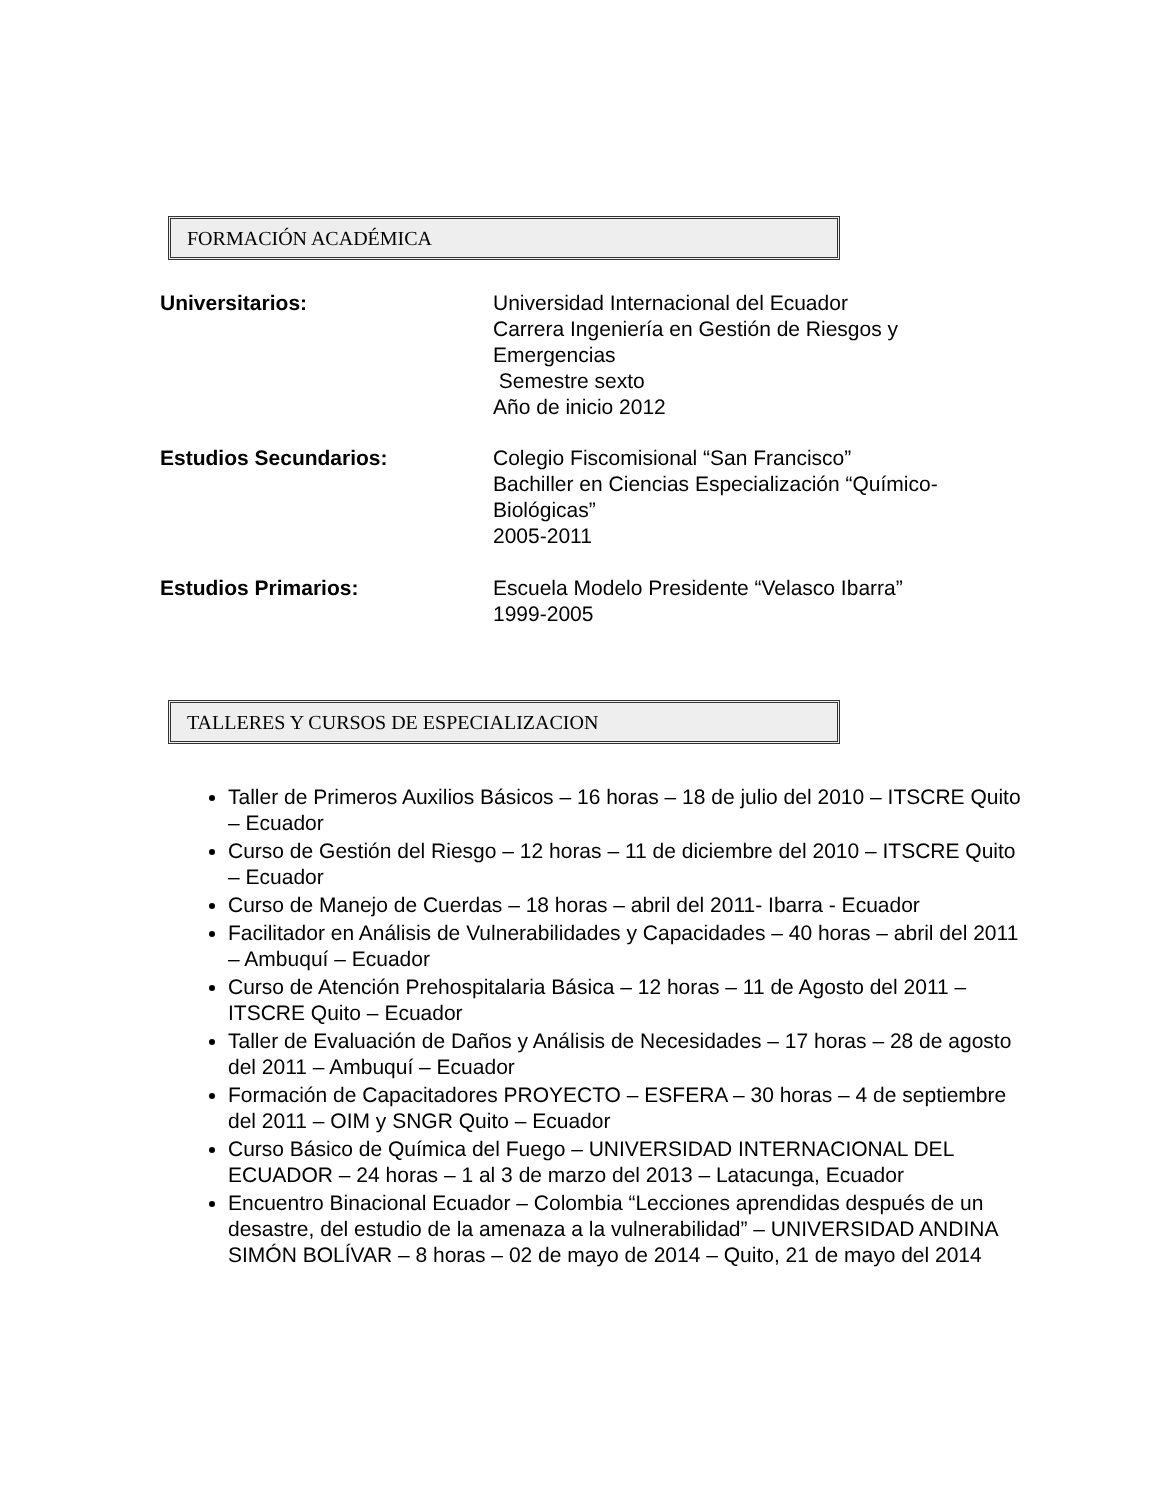FORMACIÓN ACADÉMICA
Universitarios: Universidad Internacional del Ecuador
Carrera Ingeniería en Gestión de Riesgos y
Emergencias
Semestre sexto
Año de inicio 2012
Estudios Secundarios: Colegio Fiscomisional “San Francisco”
Bachiller en Ciencias Especialización “Químico-
Biológicas”
2005-2011
Estudios Primarios: Escuela Modelo Presidente “Velasco Ibarra”
1999-2005
TALLERES Y CURSOS DE ESPECIALIZACION
Taller de Primeros Auxilios Básicos – 16 horas – 18 de julio del 2010 – ITSCRE Quito – Ecuador
Curso de Gestión del Riesgo – 12 horas – 11 de diciembre del 2010 – ITSCRE Quito – Ecuador
Curso de Manejo de Cuerdas – 18 horas – abril del 2011- Ibarra - Ecuador
Facilitador en Análisis de Vulnerabilidades y Capacidades – 40 horas – abril del 2011 – Ambuquí – Ecuador
Curso de Atención Prehospitalaria Básica – 12 horas – 11 de Agosto del 2011 – ITSCRE Quito – Ecuador
Taller de Evaluación de Daños y Análisis de Necesidades – 17 horas – 28 de agosto del 2011 – Ambuquí – Ecuador
Formación de Capacitadores PROYECTO – ESFERA – 30 horas – 4 de septiembre del 2011 – OIM y SNGR Quito – Ecuador
Curso Básico de Química del Fuego – UNIVERSIDAD INTERNACIONAL DEL ECUADOR – 24 horas – 1 al 3 de marzo del 2013 – Latacunga, Ecuador
Encuentro Binacional Ecuador – Colombia “Lecciones aprendidas después de un desastre, del estudio de la amenaza a la vulnerabilidad” – UNIVERSIDAD ANDINA SIMÓN BOLÍVAR – 8 horas – 02 de mayo de 2014 – Quito, 21 de mayo del 2014